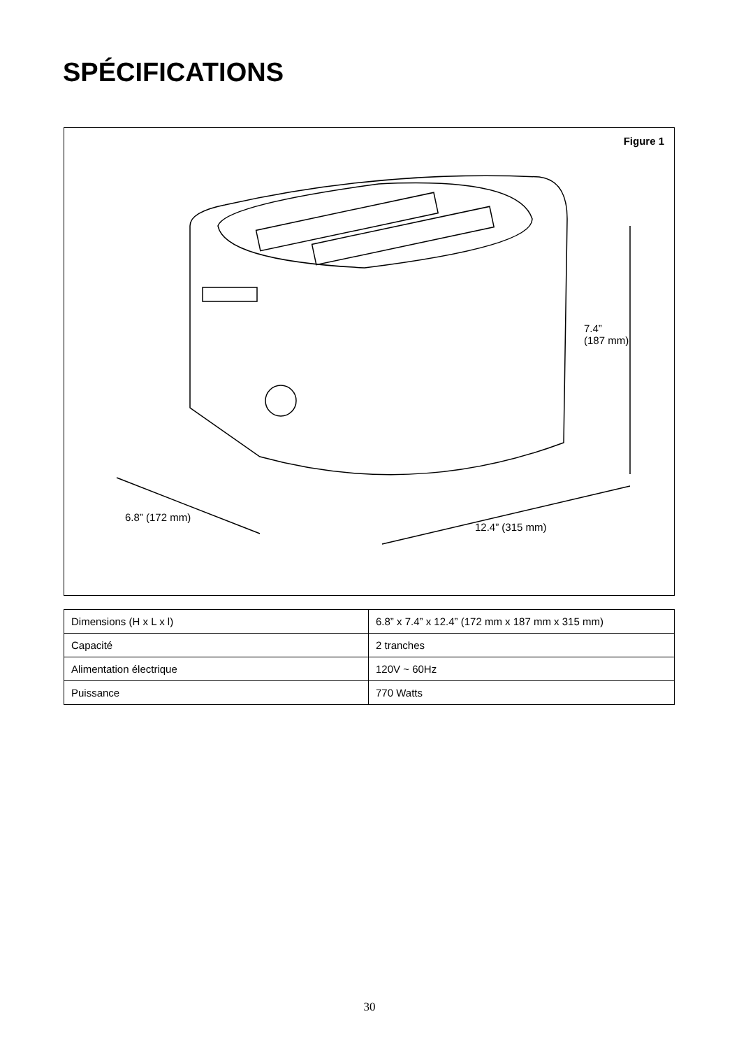SPÉCIFICATIONS
Figure 1
7.4”
(187 mm)
6.8” (172 mm)
12.4” (315 mm)
| Dimensions (H x L x l) | 6.8” x 7.4” x 12.4” (172 mm x 187 mm x 315 mm) |
| Capacité | 2 tranches |
| Alimentation électrique | 120V ~ 60Hz |
| Puissance | 770 Watts |
30